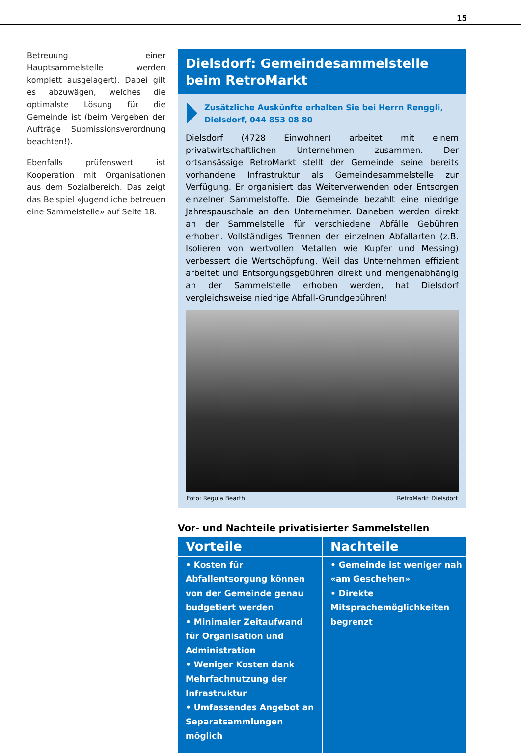15
Betreuung einer Hauptsammelstelle werden komplett ausgelagert). Dabei gilt es abzuwägen, welches die optimalste Lösung für die Gemeinde ist (beim Vergeben der Aufträge Submissionsverordnung beachten!).
Ebenfalls prüfenswert ist Kooperation mit Organisationen aus dem Sozialbereich. Das zeigt das Beispiel «Jugendliche betreuen eine Sammelstelle» auf Seite 18.
Dielsdorf: Gemeindesammelstelle beim RetroMarkt
Zusätzliche Auskünfte erhalten Sie bei Herrn Renggli, Dielsdorf, 044 853 08 80
Dielsdorf (4728 Einwohner) arbeitet mit einem privatwirtschaftlichen Unternehmen zusammen. Der ortsansässige RetroMarkt stellt der Gemeinde seine bereits vorhandene Infrastruktur als Gemeindesammelstelle zur Verfügung. Er organisiert das Weiterverwenden oder Entsorgen einzelner Sammelstoffe. Die Gemeinde bezahlt eine niedrige Jahrespauschale an den Unternehmer. Daneben werden direkt an der Sammelstelle für verschiedene Abfälle Gebühren erhoben. Vollständiges Trennen der einzelnen Abfallarten (z.B. Isolieren von wertvollen Metallen wie Kupfer und Messing) verbessert die Wertschöpfung. Weil das Unternehmen effizient arbeitet und Entsorgungsgebühren direkt und mengenabhängig an der Sammelstelle erhoben werden, hat Dielsdorf vergleichsweise niedrige Abfall-Grundgebühren!
Foto: Regula Bearth RetroMarkt Dielsdorf
Vor- und Nachteile privatisierter Sammelstellen
| Vorteile | Nachteile |
| --- | --- |
| • Kosten für Abfallentsorgung können von der Gemeinde genau budgetiert werden • Minimaler Zeitaufwand für Organisation und Administration • Weniger Kosten dank Mehrfachnutzung der Infrastruktur • Umfassendes Angebot an Separatsammlungen möglich | • Gemeinde ist weniger nah «am Geschehen» • Direkte Mitsprachemöglichkeiten begrenzt |